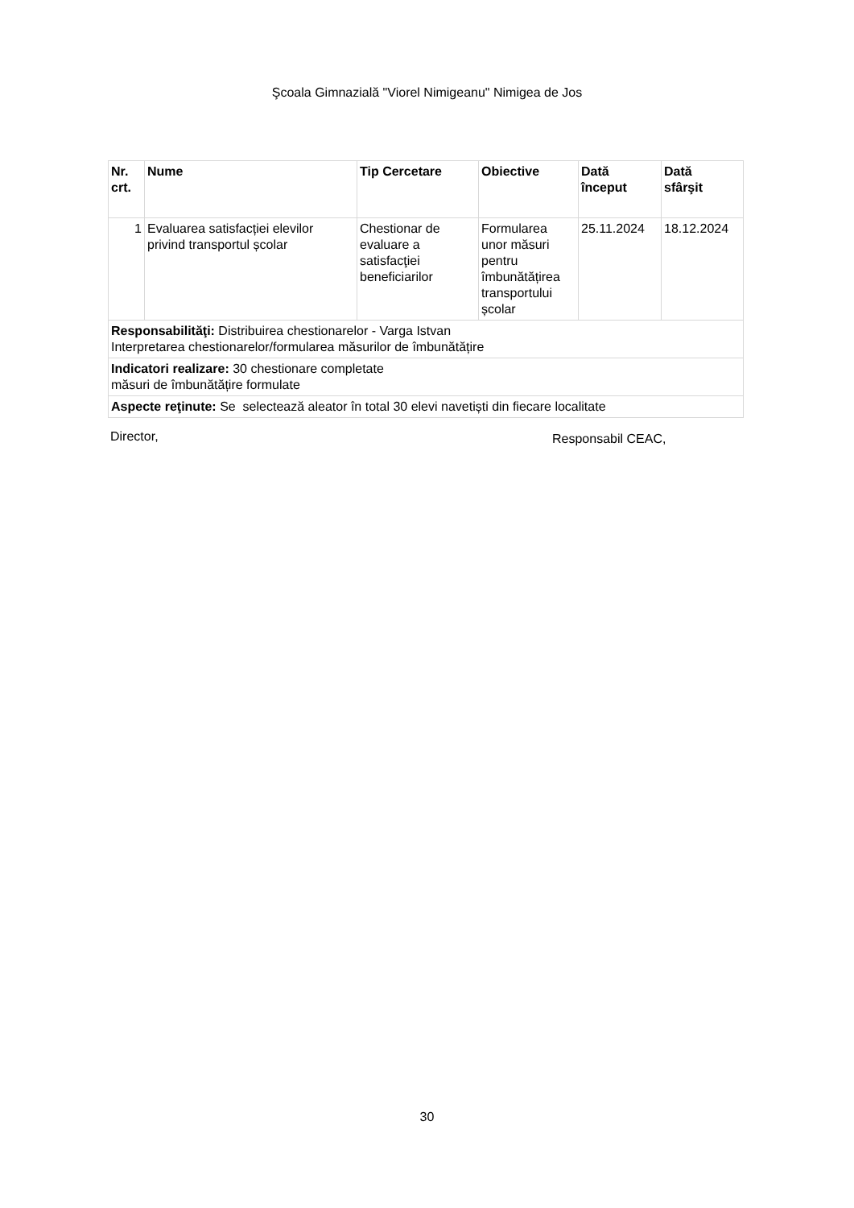Şcoala Gimnazială "Viorel Nimigeanu" Nimigea de Jos
| Nr. crt. | Nume | Tip Cercetare | Obiective | Dată început | Dată sfârşit |
| --- | --- | --- | --- | --- | --- |
| 1 | Evaluarea satisfacției elevilor privind transportul școlar | Chestionar de evaluare a satisfacţiei beneficiarilor | Formularea unor măsuri pentru îmbunătățirea transportului școlar | 25.11.2024 | 18.12.2024 |
| Responsabilităţi: Distribuirea chestionarelor - Varga Istvan Interpretarea chestionarelor/formularea măsurilor de îmbunătățire | | | | | |
| Indicatori realizare: 30 chestionare completate măsuri de îmbunătățire formulate | | | | | |
| Aspecte reţinute: Se selectează aleator în total 30 elevi navetiști din fiecare localitate | | | | | |
Director, Responsabil CEAC,
30